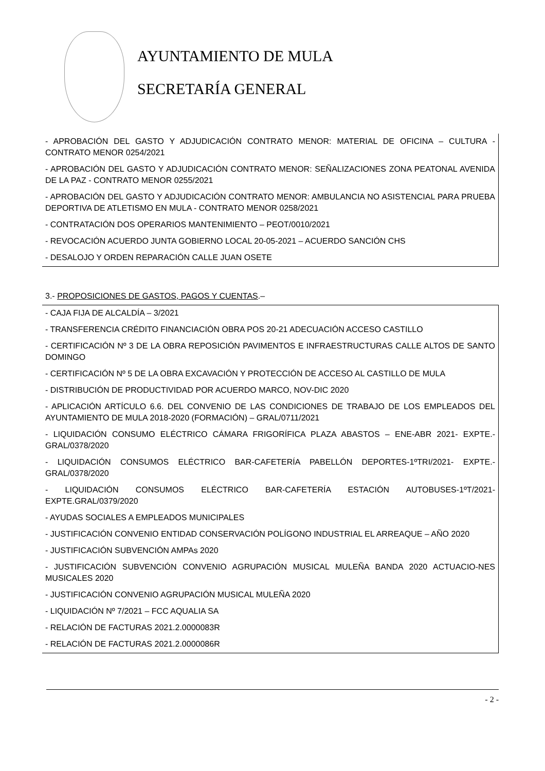AYUNTAMIENTO DE MULA
SECRETARÍA GENERAL
- APROBACIÓN DEL GASTO Y ADJUDICACIÓN CONTRATO MENOR: MATERIAL DE OFICINA – CULTURA - CONTRATO MENOR 0254/2021
- APROBACIÓN DEL GASTO Y ADJUDICACIÓN CONTRATO MENOR: SEÑALIZACIONES ZONA PEATONAL AVENIDA DE LA PAZ - CONTRATO MENOR 0255/2021
- APROBACIÓN DEL GASTO Y ADJUDICACIÓN CONTRATO MENOR: AMBULANCIA NO ASISTENCIAL PARA PRUEBA DEPORTIVA DE ATLETISMO EN MULA - CONTRATO MENOR 0258/2021
- CONTRATACIÓN DOS OPERARIOS MANTENIMIENTO – PEOT/0010/2021
- REVOCACIÓN ACUERDO JUNTA GOBIERNO LOCAL 20-05-2021 – ACUERDO SANCIÓN CHS
- DESALOJO Y ORDEN REPARACIÓN CALLE JUAN OSETE
3.- PROPOSICIONES DE GASTOS, PAGOS Y CUENTAS.–
- CAJA FIJA DE ALCALDÍA – 3/2021
- TRANSFERENCIA CRÉDITO FINANCIACIÓN OBRA POS 20-21 ADECUACIÓN ACCESO CASTILLO
- CERTIFICACIÓN Nº 3 DE LA OBRA REPOSICIÓN PAVIMENTOS E INFRAESTRUCTURAS CALLE ALTOS DE SANTO DOMINGO
- CERTIFICACIÓN Nº 5 DE LA OBRA EXCAVACIÓN Y PROTECCIÓN DE ACCESO AL CASTILLO DE MULA
- DISTRIBUCIÓN DE PRODUCTIVIDAD POR ACUERDO MARCO, NOV-DIC 2020
- APLICACIÓN ARTÍCULO 6.6. DEL CONVENIO DE LAS CONDICIONES DE TRABAJO DE LOS EMPLEADOS DEL AYUNTAMIENTO DE MULA 2018-2020 (FORMACIÓN) – GRAL/0711/2021
- LIQUIDACIÓN CONSUMO ELÉCTRICO CÁMARA FRIGORÍFICA PLAZA ABASTOS – ENE-ABR 2021- EXPTE.-GRAL/0378/2020
- LIQUIDACIÓN CONSUMOS ELÉCTRICO BAR-CAFETERÍA PABELLÓN DEPORTES-1ºTRI/2021- EXPTE.-GRAL/0378/2020
- LIQUIDACIÓN CONSUMOS ELÉCTRICO BAR-CAFETERÍA ESTACIÓN AUTOBUSES-1ºT/2021-EXPTE.GRAL/0379/2020
- AYUDAS SOCIALES A EMPLEADOS MUNICIPALES
- JUSTIFICACIÓN CONVENIO ENTIDAD CONSERVACIÓN POLÍGONO INDUSTRIAL EL ARREAQUE – AÑO 2020
- JUSTIFICACIÓN SUBVENCIÓN AMPAs 2020
- JUSTIFICACIÓN SUBVENCIÓN CONVENIO AGRUPACIÓN MUSICAL MULEÑA BANDA 2020 ACTUACIO-NES MUSICALES 2020
- JUSTIFICACIÓN CONVENIO AGRUPACIÓN MUSICAL MULEÑA 2020
- LIQUIDACIÓN Nº 7/2021 – FCC AQUALIA SA
- RELACIÓN DE FACTURAS 2021.2.0000083R
- RELACIÓN DE FACTURAS 2021.2.0000086R
- 2 -